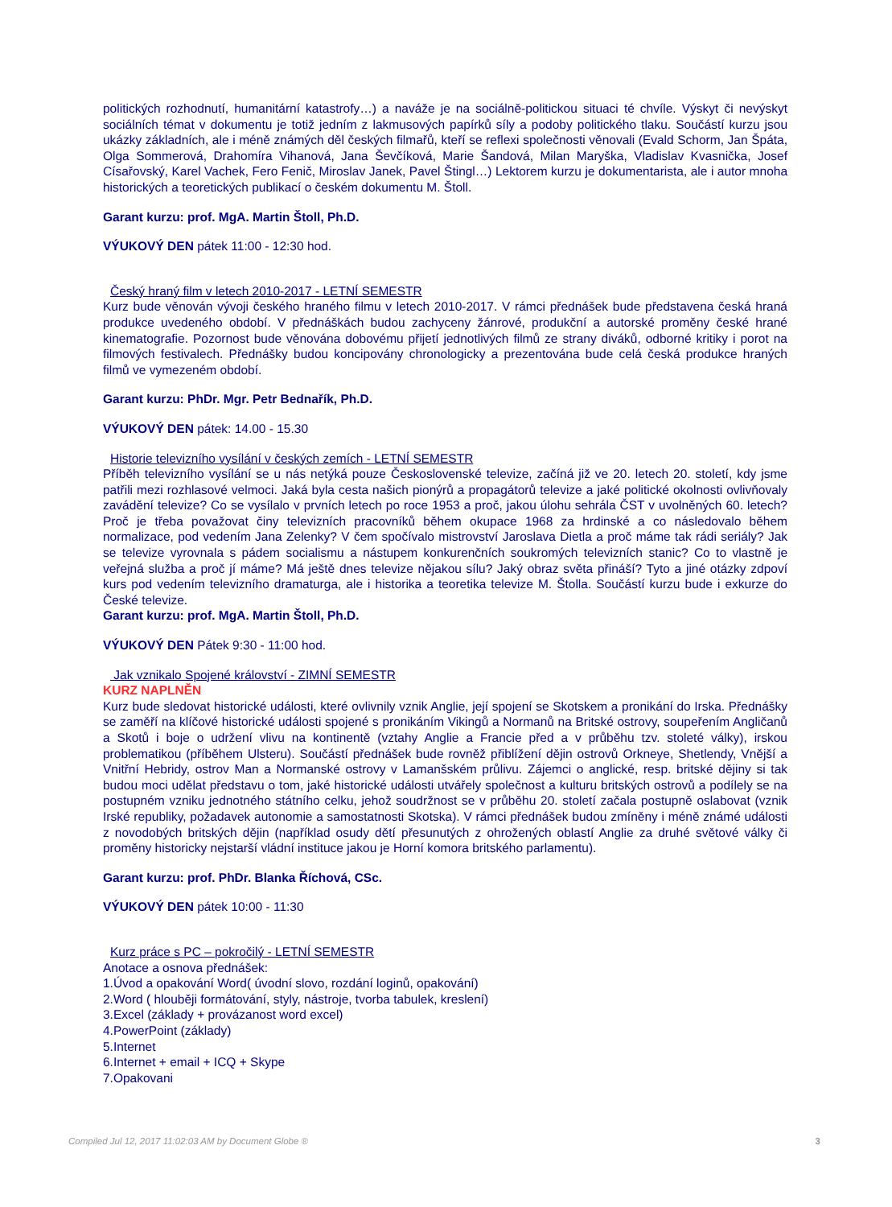politických rozhodnutí, humanitární katastrofy…) a naváže je na sociálně-politickou situaci té chvíle. Výskyt či nevýskyt sociálních témat v dokumentu je totiž jedním z lakmusových papírků síly a podoby politického tlaku. Součástí kurzu jsou ukázky základních, ale i méně známých děl českých filmařů, kteří se reflexi společnosti věnovali (Evald Schorm, Jan Špáta, Olga Sommerová, Drahomíra Vihanová, Jana Ševčíková, Marie Šandová, Milan Maryška, Vladislav Kvasnička, Josef Císařovský, Karel Vachek, Fero Fenič, Miroslav Janek, Pavel Štingl…) Lektorem kurzu je dokumentarista, ale i autor mnoha historických a teoretických publikací o českém dokumentu M. Štoll.
Garant kurzu: prof. MgA. Martin Štoll, Ph.D.
VÝUKOVÝ DEN pátek 11:00 - 12:30 hod.
Český hraný film v letech 2010-2017 - LETNÍ SEMESTR
Kurz bude věnován vývoji českého hraného filmu v letech 2010-2017. V rámci přednášek bude představena česká hraná produkce uvedeného období. V přednáškách budou zachyceny žánrové, produkční a autorské proměny české hrané kinematografie. Pozornost bude věnována dobovému přijetí jednotlivých filmů ze strany diváků, odborné kritiky i porot na filmových festivalech. Přednášky budou koncipovány chronologicky a prezentována bude celá česká produkce hraných filmů ve vymezeném období.
Garant kurzu: PhDr. Mgr. Petr Bednařík, Ph.D.
VÝUKOVÝ DEN pátek: 14.00 - 15.30
Historie televizního vysílání v českých zemích - LETNÍ SEMESTR
Příběh televizního vysílání se u nás netýká pouze Československé televize, začíná již ve 20. letech 20. století, kdy jsme patřili mezi rozhlasové velmoci. Jaká byla cesta našich pionýrů a propagátorů televize a jaké politické okolnosti ovlivňovaly zavádění televize? Co se vysílalo v prvních letech po roce 1953 a proč, jakou úlohu sehrála ČST v uvolněných 60. letech? Proč je třeba považovat činy televizních pracovníků během okupace 1968 za hrdinské a co následovalo během normalizace, pod vedením Jana Zelenky? V čem spočívalo mistrovství Jaroslava Dietla a proč máme tak rádi seriály? Jak se televize vyrovnala s pádem socialismu a nástupem konkurenčních soukromých televizních stanic? Co to vlastně je veřejná služba a proč jí máme? Má ještě dnes televize nějakou sílu? Jaký obraz světa přináší? Tyto a jiné otázky zdpoví kurs pod vedením televizního dramaturga, ale i historika a teoretika televize M. Štolla. Součástí kurzu bude i exkurze do České televize.
Garant kurzu: prof. MgA. Martin Štoll, Ph.D.
VÝUKOVÝ DEN Pátek 9:30 - 11:00 hod.
Jak vznikalo Spojené království - ZIMNÍ SEMESTR
KURZ NAPLNĚN
Kurz bude sledovat historické události, které ovlivnily vznik Anglie, její spojení se Skotskem a pronikání do Irska. Přednášky se zaměří na klíčové historické události spojené s pronikáním Vikingů a Normanů na Britské ostrovy, soupeřením Angličanů a Skotů i boje o udržení vlivu na kontinentě (vztahy Anglie a Francie před a v průběhu tzv. stoleté války), irskou problematikou (příběhem Ulsteru). Součástí přednášek bude rovněž přiblížení dějin ostrovů Orkneye, Shetlendy, Vnější a Vnitřní Hebridy, ostrov Man a Normanské ostrovy v Lamanšském průlivu. Zájemci o anglické, resp. britské dějiny si tak budou moci udělat představu o tom, jaké historické události utvářely společnost a kulturu britských ostrovů a podílely se na postupném vzniku jednotného státního celku, jehož soudržnost se v průběhu 20. století začala postupně oslabovat (vznik Irské republiky, požadavek autonomie a samostatnosti Skotska). V rámci přednášek budou zmíněny i méně známé události z novodobých britských dějin (například osudy dětí přesunutých z ohrožených oblastí Anglie za druhé světové války či proměny historicky nejstarší vládní instituce jakou je Horní komora britského parlamentu).
Garant kurzu: prof. PhDr. Blanka Říchová, CSc.
VÝUKOVÝ DEN pátek 10:00 - 11:30
Kurz práce s PC – pokročilý - LETNÍ SEMESTR
Anotace a osnova přednášek:
1.Úvod a opakování Word( úvodní slovo, rozdání loginů, opakování)
2.Word ( hlouběji formátování, styly, nástroje, tvorba tabulek, kreslení)
3.Excel (základy + provázanost word excel)
4.PowerPoint (základy)
5.Internet
6.Internet + email + ICQ + Skype
7.Opakovani
Compiled Jul 12, 2017 11:02:03 AM by Document Globe ® 3